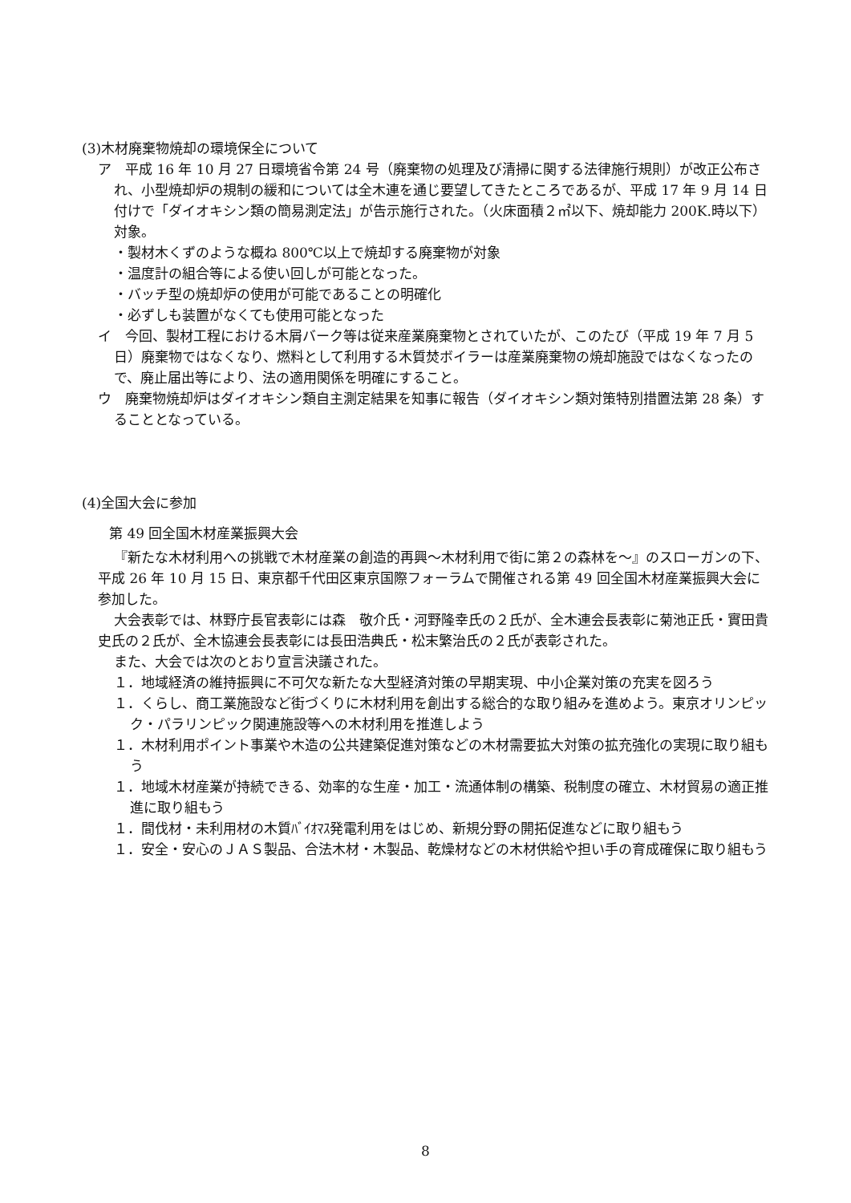(3)木材廃棄物焼却の環境保全について
ア　平成 16 年 10 月 27 日環境省令第 24 号（廃棄物の処理及び清掃に関する法律施行規則）が改正公布され、小型焼却炉の規制の緩和については全木連を通じ要望してきたところであるが、平成 17 年 9 月 14 日付けで「ダイオキシン類の簡易測定法」が告示施行された。（火床面積２㎡以下、焼却能力 200K.時以下）対象。
・製材木くずのような概ね 800℃以上で焼却する廃棄物が対象
・温度計の組合等による使い回しが可能となった。
・バッチ型の焼却炉の使用が可能であることの明確化
・必ずしも装置がなくても使用可能となった
イ　今回、製材工程における木屑バーク等は従来産業廃棄物とされていたが、このたび（平成 19 年 7 月 5 日）廃棄物ではなくなり、燃料として利用する木質焚ボイラーは産業廃棄物の焼却施設ではなくなったので、廃止届出等により、法の適用関係を明確にすること。
ウ　廃棄物焼却炉はダイオキシン類自主測定結果を知事に報告（ダイオキシン類対策特別措置法第 28 条）することとなっている。
(4)全国大会に参加
第 49 回全国木材産業振興大会
『新たな木材利用への挑戦で木材産業の創造的再興～木材利用で街に第２の森林を～』のスローガンの下、平成 26 年 10 月 15 日、東京都千代田区東京国際フォーラムで開催される第 49 回全国木材産業振興大会に参加した。
大会表彰では、林野庁長官表彰には森　敬介氏・河野隆幸氏の２氏が、全木連会長表彰に菊池正氏・實田貴史氏の２氏が、全木協連会長表彰には長田浩典氏・松末繁治氏の２氏が表彰された。
また、大会では次のとおり宣言決議された。
１．地域経済の維持振興に不可欠な新たな大型経済対策の早期実現、中小企業対策の充実を図ろう
１．くらし、商工業施設など街づくりに木材利用を創出する総合的な取り組みを進めよう。東京オリンピック・パラリンピック関連施設等への木材利用を推進しよう
１．木材利用ポイント事業や木造の公共建築促進対策などの木材需要拡大対策の拡充強化の実現に取り組もう
１．地域木材産業が持続できる、効率的な生産・加工・流通体制の構築、税制度の確立、木材貿易の適正推進に取り組もう
１．間伐材・未利用材の木質ﾊﾞｲｵﾏｽ発電利用をはじめ、新規分野の開拓促進などに取り組もう
１．安全・安心のＪＡＳ製品、合法木材・木製品、乾燥材などの木材供給や担い手の育成確保に取り組もう
8